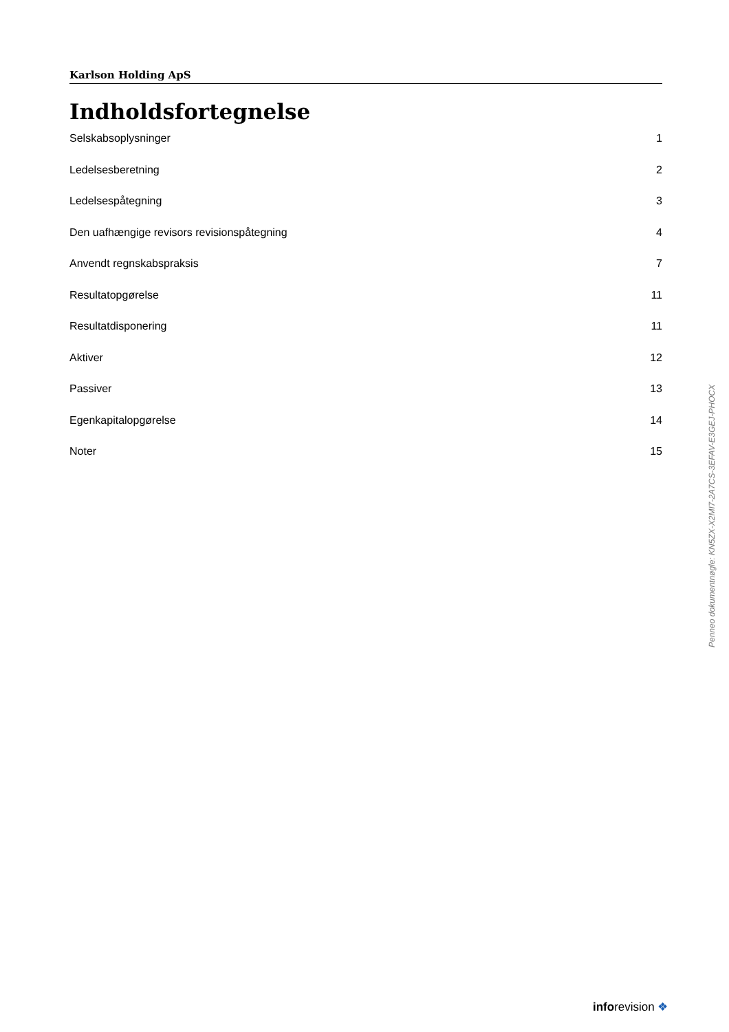Karlson Holding ApS
Indholdsfortegnelse
Selskabsoplysninger 1
Ledelsesberetning 2
Ledelsespåtegning 3
Den uafhængige revisors revisionspåtegning 4
Anvendt regnskabspraksis 7
Resultatopgørelse 11
Resultatdisponering 11
Aktiver 12
Passiver 13
Egenkapitalopgørelse 14
Noter 15
Penneo dokumentnøgle: KN5ZX-X2MI7-2A7CS-3EFAV-E3GEJ-PHOCX
inforevision ❖